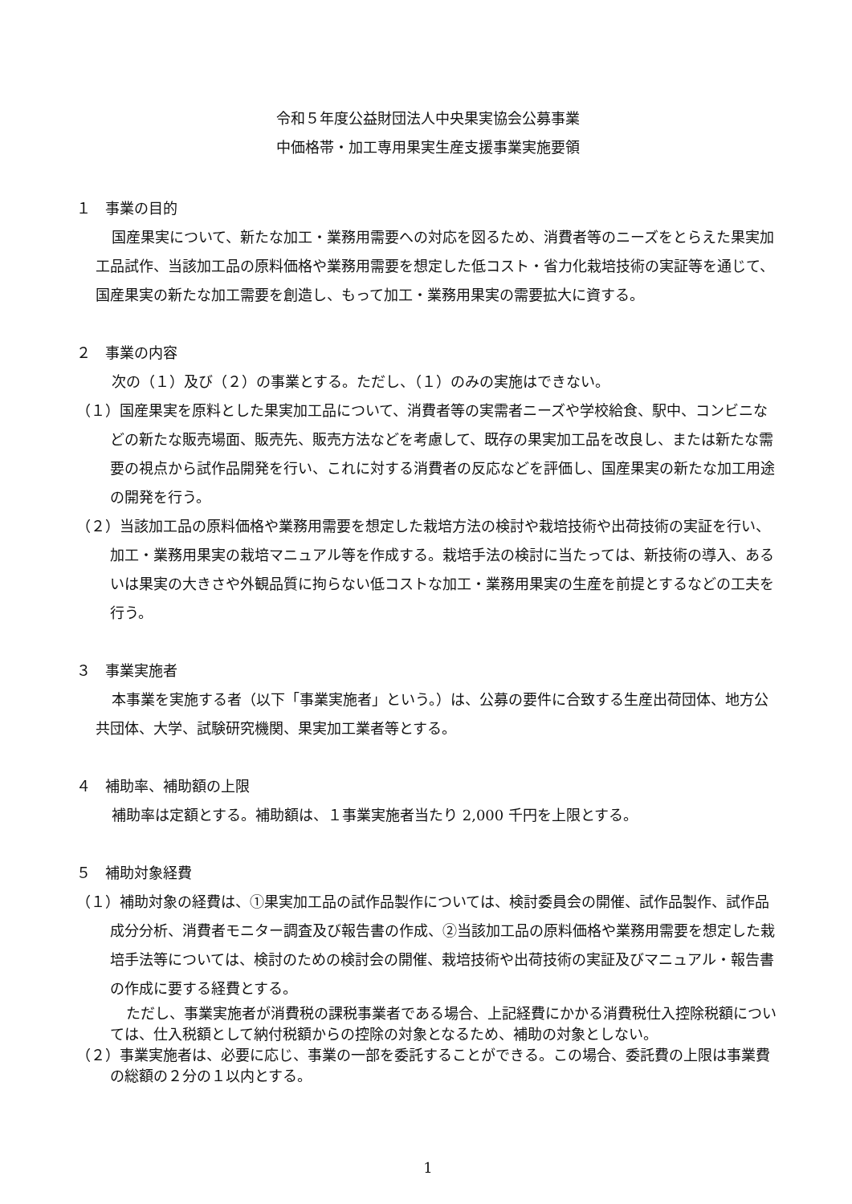令和５年度公益財団法人中央果実協会公募事業
中価格帯・加工専用果実生産支援事業実施要領
１　事業の目的
国産果実について、新たな加工・業務用需要への対応を図るため、消費者等のニーズをとらえた果実加工品試作、当該加工品の原料価格や業務用需要を想定した低コスト・省力化栽培技術の実証等を通じて、国産果実の新たな加工需要を創造し、もって加工・業務用果実の需要拡大に資する。
２　事業の内容
次の（１）及び（２）の事業とする。ただし、（１）のみの実施はできない。
（１）国産果実を原料とした果実加工品について、消費者等の実需者ニーズや学校給食、駅中、コンビニなどの新たな販売場面、販売先、販売方法などを考慮して、既存の果実加工品を改良し、または新たな需要の視点から試作品開発を行い、これに対する消費者の反応などを評価し、国産果実の新たな加工用途の開発を行う。
（２）当該加工品の原料価格や業務用需要を想定した栽培方法の検討や栽培技術や出荷技術の実証を行い、加工・業務用果実の栽培マニュアル等を作成する。栽培手法の検討に当たっては、新技術の導入、あるいは果実の大きさや外観品質に拘らない低コストな加工・業務用果実の生産を前提とするなどの工夫を行う。
３　事業実施者
本事業を実施する者（以下「事業実施者」という。）は、公募の要件に合致する生産出荷団体、地方公共団体、大学、試験研究機関、果実加工業者等とする。
４　補助率、補助額の上限
補助率は定額とする。補助額は、１事業実施者当たり 2,000 千円を上限とする。
５　補助対象経費
（１）補助対象の経費は、①果実加工品の試作品製作については、検討委員会の開催、試作品製作、試作品成分分析、消費者モニター調査及び報告書の作成、②当該加工品の原料価格や業務用需要を想定した栽培手法等については、検討のための検討会の開催、栽培技術や出荷技術の実証及びマニュアル・報告書の作成に要する経費とする。
ただし、事業実施者が消費税の課税事業者である場合、上記経費にかかる消費税仕入控除税額については、仕入税額として納付税額からの控除の対象となるため、補助の対象としない。
（２）事業実施者は、必要に応じ、事業の一部を委託することができる。この場合、委託費の上限は事業費の総額の２分の１以内とする。
1